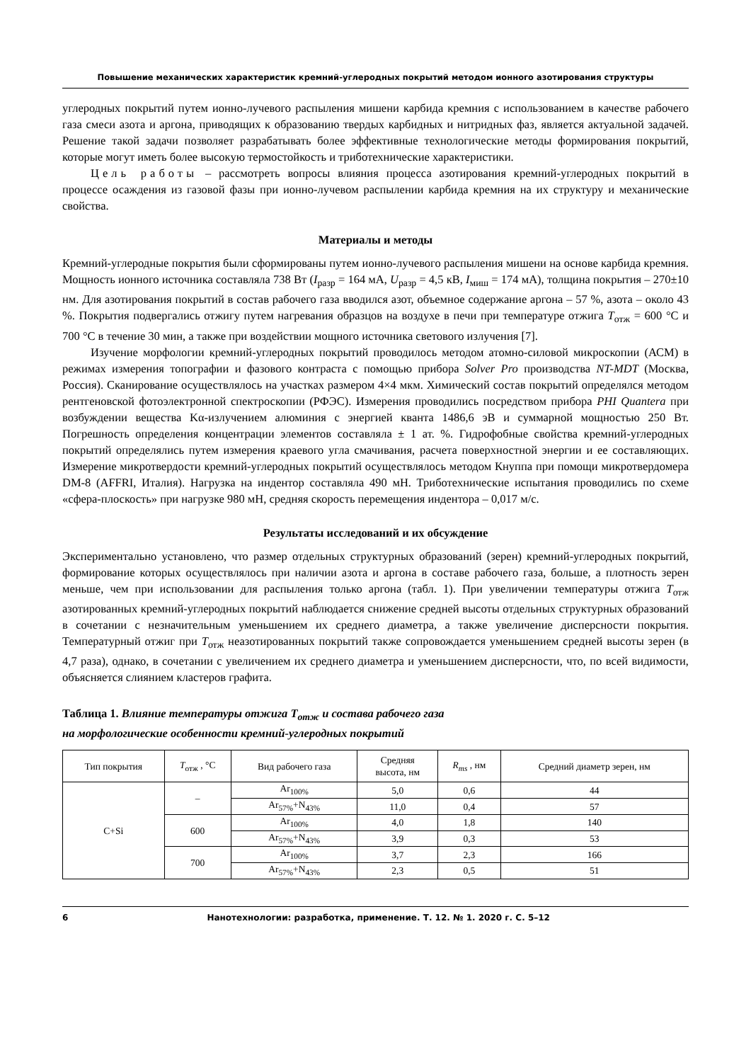Повышение механических характеристик кремний-углеродных покрытий методом ионного азотирования структуры
углеродных покрытий путем ионно-лучевого распыления мишени карбида кремния с использованием в качестве рабочего газа смеси азота и аргона, приводящих к образованию твердых карбидных и нитридных фаз, является актуальной задачей. Решение такой задачи позволяет разрабатывать более эффективные технологические методы формирования покрытий, которые могут иметь более высокую термостойкость и триботехнические характеристики.
Цель работы – рассмотреть вопросы влияния процесса азотирования кремний-углеродных покрытий в процессе осаждения из газовой фазы при ионно-лучевом распылении карбида кремния на их структуру и механические свойства.
Материалы и методы
Кремний-углеродные покрытия были сформированы путем ионно-лучевого распыления мишени на основе карбида кремния. Мощность ионного источника составляла 738 Вт (I<sub>разр</sub> = 164 мА, U<sub>разр</sub> = 4,5 кВ, I<sub>миш</sub> = 174 мА), толщина покрытия – 270±10 нм. Для азотирования покрытий в состав рабочего газа вводился азот, объемное содержание аргона – 57 %, азота – около 43 %. Покрытия подвергались отжигу путем нагревания образцов на воздухе в печи при температуре отжига T<sub>отж</sub> = 600 °C и 700 °C в течение 30 мин, а также при воздействии мощного источника светового излучения [7].
Изучение морфологии кремний-углеродных покрытий проводилось методом атомно-силовой микроскопии (АСМ) в режимах измерения топографии и фазового контраста с помощью прибора Solver Pro производства NT-MDT (Москва, Россия). Сканирование осуществлялось на участках размером 4×4 мкм. Химический состав покрытий определялся методом рентгеновской фотоэлектронной спектроскопии (РФЭС). Измерения проводились посредством прибора PHI Quantera при возбуждении вещества Kα-излучением алюминия с энергией кванта 1486,6 эВ и суммарной мощностью 250 Вт. Погрешность определения концентрации элементов составляла ± 1 ат. %. Гидрофобные свойства кремний-углеродных покрытий определялись путем измерения краевого угла смачивания, расчета поверхностной энергии и ее составляющих. Измерение микротвердости кремний-углеродных покрытий осуществлялось методом Кнуппа при помощи микротвердомера DM-8 (AFFRI, Италия). Нагрузка на индентор составляла 490 мН. Триботехнические испытания проводились по схеме «сфера-плоскость» при нагрузке 980 мН, средняя скорость перемещения индентора – 0,017 м/с.
Результаты исследований и их обсуждение
Экспериментально установлено, что размер отдельных структурных образований (зерен) кремний-углеродных покрытий, формирование которых осуществлялось при наличии азота и аргона в составе рабочего газа, больше, а плотность зерен меньше, чем при использовании для распыления только аргона (табл. 1). При увеличении температуры отжига T<sub>отж</sub> азотированных кремний-углеродных покрытий наблюдается снижение средней высоты отдельных структурных образований в сочетании с незначительным уменьшением их среднего диаметра, а также увеличение дисперсности покрытия. Температурный отжиг при T<sub>отж</sub> неазотированных покрытий также сопровождается уменьшением средней высоты зерен (в 4,7 раза), однако, в сочетании с увеличением их среднего диаметра и уменьшением дисперсности, что, по всей видимости, объясняется слиянием кластеров графита.
Таблица 1. Влияние температуры отжига T<sub>отж</sub> и состава рабочего газа
на морфологические особенности кремний-углеродных покрытий
| Тип покрытия | T<sub>отж</sub> , °C | Вид рабочего газа | Средняя высота, нм | R<sub>ms</sub> , нм | Средний диаметр зерен, нм |
| --- | --- | --- | --- | --- | --- |
| C+Si | – | Ar<sub>100%</sub> | 5,0 | 0,6 | 44 |
| | | Ar<sub>57%</sub>+N<sub>43%</sub> | 11,0 | 0,4 | 57 |
| | 600 | Ar<sub>100%</sub> | 4,0 | 1,8 | 140 |
| | | Ar<sub>57%</sub>+N<sub>43%</sub> | 3,9 | 0,3 | 53 |
| | 700 | Ar<sub>100%</sub> | 3,7 | 2,3 | 166 |
| | | Ar<sub>57%</sub>+N<sub>43%</sub> | 2,3 | 0,5 | 51 |
6 Нанотехнологии: разработка, применение. Т. 12. № 1. 2020 г. С. 5–12